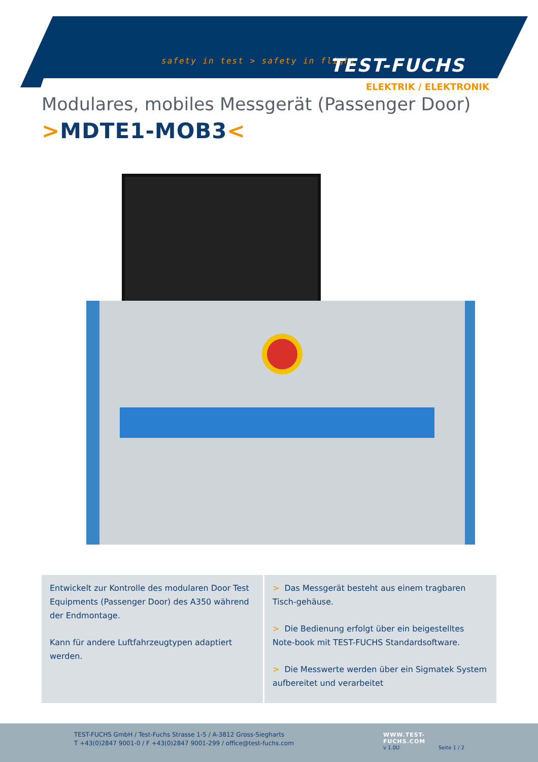safety in test > safety in flight
TEST-FUCHS
ELEKTRIK / ELEKTRONIK
Modulares, mobiles Messgerät (Passenger Door)
>MDTE1-MOB3<
Entwickelt zur Kontrolle des modularen Door Test Equipments (Passenger Door) des A350 während der Endmontage.
Kann für andere Luftfahrzeugtypen adaptiert werden.
> Das Messgerät besteht aus einem tragbaren Tisch-gehäuse.
> Die Bedienung erfolgt über ein beigestelltes Note-book mit TEST-FUCHS Standardsoftware.
> Die Messwerte werden über ein Sigmatek System aufbereitet und verarbeitet
TEST-FUCHS GmbH / Test-Fuchs Strasse 1-5 / A-3812 Gross-Siegharts
T +43(0)2847 9001-0 / F +43(0)2847 9001-299 / office@test-fuchs.com
WWW.TEST-FUCHS.COM
v 1.0U Seite 1 / 2